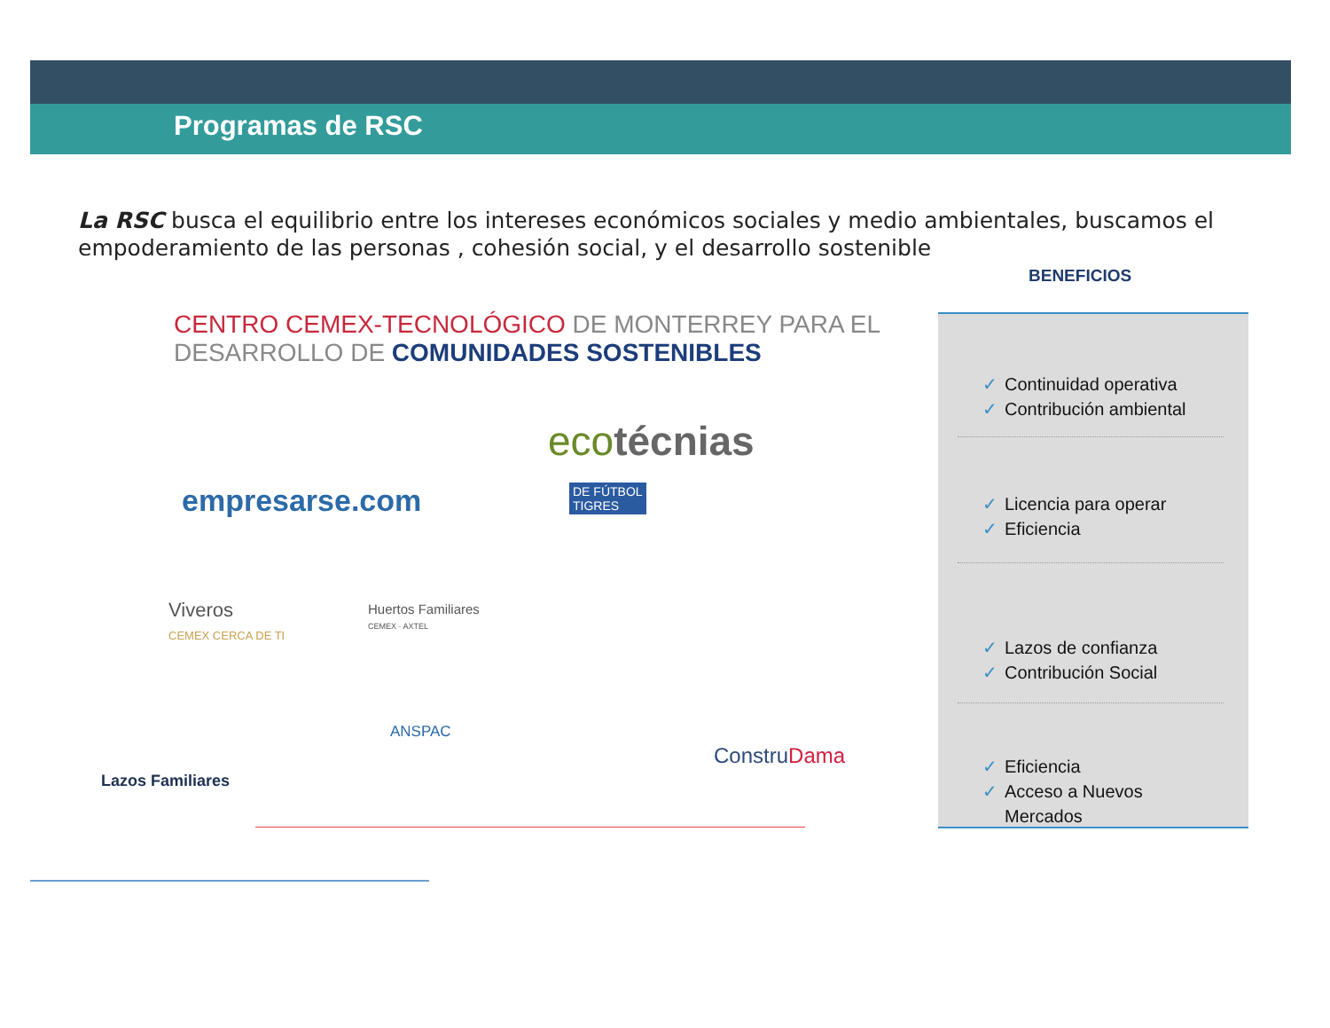Programas de RSC
La RSC busca el equilibrio entre los intereses económicos sociales y medio ambientales, buscamos el empoderamiento de las personas , cohesión social, y el desarrollo sostenible
CENTRO CEMEX-TECNOLÓGICO DE MONTERREY PARA EL
DESARROLLO DE COMUNIDADES SOSTENIBLES
ecotécnias
empresarse.com
DE FÚTBOL
TIGRES
Viveros
CEMEX CERCA DE TI
Huertos Familiares
CEMEX · AXTEL
ANSPAC
Lazos Familiares
ConstruDama
BENEFICIOS
✓ Continuidad operativa
✓ Contribución ambiental
✓ Licencia para operar
✓ Eficiencia
✓ Lazos de confianza
✓ Contribución Social
✓ Eficiencia
✓ Acceso a Nuevos
✓ Mercados